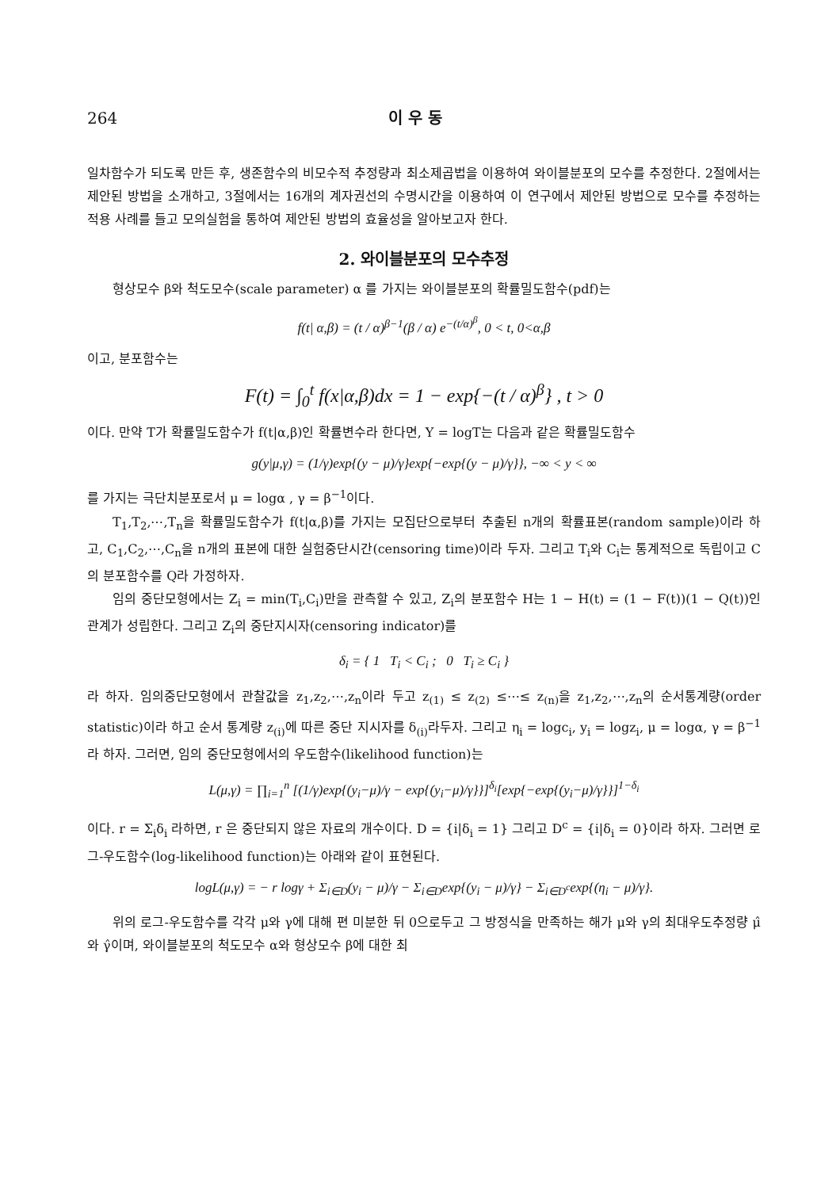264 이 우 동
일차함수가 되도록 만든 후, 생존함수의 비모수적 추정량과 최소제곱법을 이용하여 와이블분포의 모수를 추정한다. 2절에서는 제안된 방법을 소개하고, 3절에서는 16개의 계자권선의 수명시간을 이용하여 이 연구에서 제안된 방법으로 모수를 추정하는 적용 사례를 들고 모의실험을 통하여 제안된 방법의 효율성을 알아보고자 한다.
2. 와이블분포의 모수추정
형상모수 β와 척도모수(scale parameter) α 를 가지는 와이블분포의 확률밀도함수(pdf)는
f(t| α,β) = (t / α)<sup>β−1</sup>(β / α) e<sup>−(t/α)<sup>β</sup></sup>, 0 < t, 0<α,β
이고, 분포함수는
F(t) = ∫<sub>0</sub><sup>t</sup> f(x|α,β)dx = 1 − exp{−(t / α)<sup>β</sup>} , t > 0
이다. 만약 T가 확률밀도함수가 f(t|α,β)인 확률변수라 한다면, Y = logT는 다음과 같은 확률밀도함수
g(y|μ,γ) = (1/γ)exp{(y − μ)/γ}exp{−exp{(y − μ)/γ}}, −∞ < y < ∞
를 가지는 극단치분포로서 μ = logα , γ = β<sup>−1</sup>이다.
T<sub>1</sub>,T<sub>2</sub>,⋯,T<sub>n</sub>을 확률밀도함수가 f(t|α,β)를 가지는 모집단으로부터 추출된 n개의 확률표본(random sample)이라 하고, C<sub>1</sub>,C<sub>2</sub>,⋯,C<sub>n</sub>을 n개의 표본에 대한 실험중단시간(censoring time)이라 두자. 그리고 T<sub>i</sub>와 C<sub>i</sub>는 통계적으로 독립이고 C의 분포함수를 Q라 가정하자.
임의 중단모형에서는 Z<sub>i</sub> = min(T<sub>i</sub>,C<sub>i</sub>)만을 관측할 수 있고, Z<sub>i</sub>의 분포함수 H는 1 − H(t) = (1 − F(t))(1 − Q(t))인 관계가 성립한다. 그리고 Z<sub>i</sub>의 중단지시자(censoring indicator)를
δ<sub>i</sub> = { 1 T<sub>i</sub> < C<sub>i</sub> ; 0 T<sub>i</sub> ≥ C<sub>i</sub> }
라 하자. 임의중단모형에서 관찰값을 z<sub>1</sub>,z<sub>2</sub>,⋯,z<sub>n</sub>이라 두고 z<sub>(1)</sub> ≤ z<sub>(2)</sub> ≤⋯≤ z<sub>(n)</sub>을 z<sub>1</sub>,z<sub>2</sub>,⋯,z<sub>n</sub>의 순서통계량(order statistic)이라 하고 순서 통계량 z<sub>(i)</sub>에 따른 중단 지시자를 δ<sub>(i)</sub>라두자. 그리고 η<sub>i</sub> = logc<sub>i</sub>, y<sub>i</sub> = logz<sub>i</sub>, μ = logα, γ = β<sup>−1</sup>라 하자. 그러면, 임의 중단모형에서의 우도함수(likelihood function)는
L(μ,γ) = ∏<sub>i=1</sub><sup>n</sup> [(1/γ)exp{(y<sub>i</sub>−μ)/γ − exp{(y<sub>i</sub>−μ)/γ}}]<sup>δ<sub>i</sub></sup>[exp{−exp{(y<sub>i</sub>−μ)/γ}}]<sup>1−δ<sub>i</sub></sup>
이다. r = Σ<sub>i</sub>δ<sub>i</sub> 라하면, r 은 중단되지 않은 자료의 개수이다. D = {i|δ<sub>i</sub> = 1} 그리고 D<sup>c</sup> = {i|δ<sub>i</sub> = 0}이라 하자. 그러면 로그-우도함수(log-likelihood function)는 아래와 같이 표현된다.
logL(μ,γ) = − r logγ + Σ<sub>i∈D</sub>(y<sub>i</sub> − μ)/γ − Σ<sub>i∈D</sub>exp{(y<sub>i</sub> − μ)/γ} − Σ<sub>i∈D<sup>c</sup></sub>exp{(η<sub>i</sub> − μ)/γ}.
위의 로그-우도함수를 각각 μ와 γ에 대해 편 미분한 뒤 0으로두고 그 방정식을 만족하는 해가 μ와 γ의 최대우도추정량 μ̂와 γ̂이며, 와이블분포의 척도모수 α와 형상모수 β에 대한 최